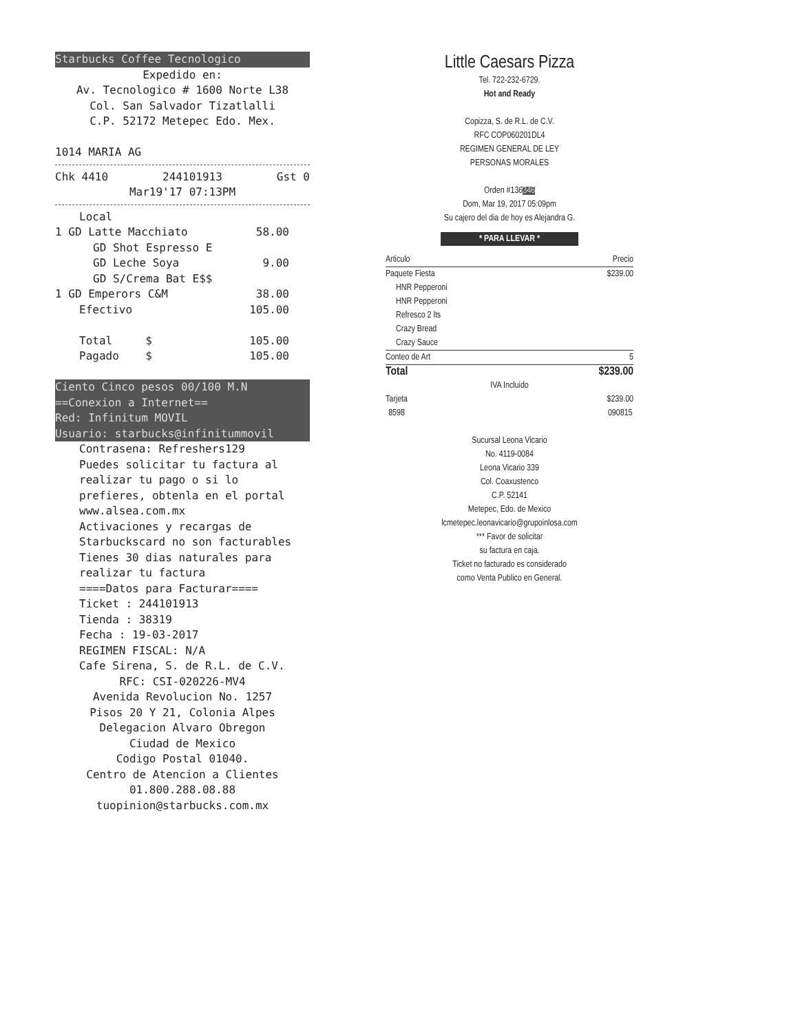Starbucks Coffee Tecnologico
Expedido en:
Av. Tecnologico # 1600 Norte L38
Col. San Salvador Tizatlalli
C.P. 52172 Metepec Edo. Mex.
1014 MARIA AG
Chk 4410 244101913 Gst 0
Mar19'17 07:13PM
Local
1 GD Latte Macchiato 58.00
GD Shot Espresso E
GD Leche Soya 9.00
GD S/Crema Bat E$$
1 GD Emperors C&M 38.00
Efectivo 105.00
Total $ 105.00
Pagado $ 105.00
Ciento Cinco pesos 00/100 M.N
==Conexion a Internet==
Red: Infinitum MOVIL
Usuario: starbucks@infinitummovil
Contrasena: Refreshers129
Puedes solicitar tu factura al realizar tu pago o si lo prefieres, obtenla en el portal www.alsea.com.mx
Activaciones y recargas de Starbuckscard no son facturables
Tienes 30 dias naturales para realizar tu factura
====Datos para Facturar====
Ticket : 244101913
Tienda : 38319
Fecha : 19-03-2017
REGIMEN FISCAL: N/A
Cafe Sirena, S. de R.L. de C.V.
RFC: CSI-020226-MV4
Avenida Revolucion No. 1257
Pisos 20 Y 21, Colonia Alpes
Delegacion Alvaro Obregon
Ciudad de Mexico
Codigo Postal 01040.
Centro de Atencion a Clientes
01.800.288.08.88
tuopinion@starbucks.com.mx
Little Caesars Pizza
Tel. 722-232-6729.
Hot and Ready
Copizza, S. de R.L. de C.V.
RFC COP060201DL4
REGIMEN GENERAL DE LEY
PERSONAS MORALES
Orden #136346
Dom, Mar 19, 2017 05:09pm
Su cajero del dia de hoy es Alejandra G.
* PARA LLEVAR *
Articulo Precio
Paquete Fiesta $239.00
HNR Pepperoni
HNR Pepperoni
Refresco 2 lts
Crazy Bread
Crazy Sauce
Conteo de Art 5
Total $239.00
IVA Incluido
Tarjeta
8598 $239.00
090815
Sucursal Leona Vicario
No. 4119-0084
Leona Vicario 339
Col. Coaxustenco
C.P. 52141
Metepec, Edo. de Mexico
lcmetepec.leonavicario@grupoinlosa.com
*** Favor de solicitar
su factura en caja.
Ticket no facturado es considerado
como Venta Publico en General.